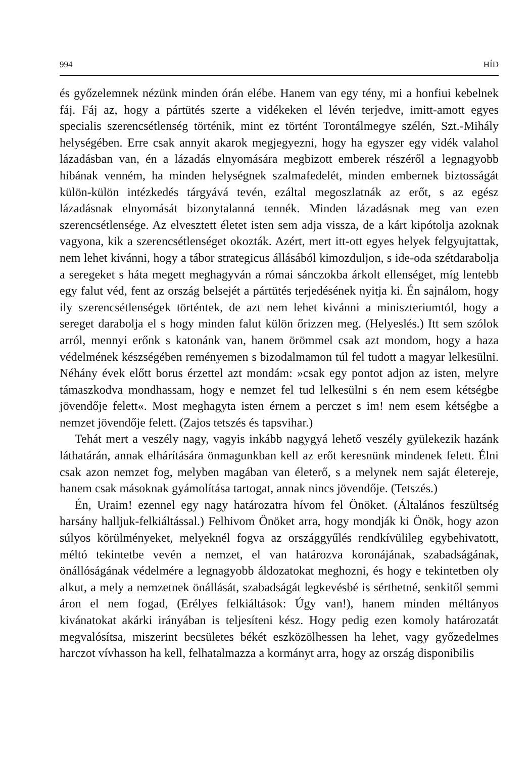994 HÍD
és győzelemnek nézünk minden órán elébe. Hanem van egy tény, mi a honfiui kebelnek fáj. Fáj az, hogy a pártütés szerte a vidékeken el lévén terjedve, imitt-amott egyes specialis szerencsétlenség történik, mint ez történt Torontálmegye szélén, Szt.-Mihály helységében. Erre csak annyit akarok megjegyezni, hogy ha egyszer egy vidék valahol lázadásban van, én a lázadás elnyomására megbizott emberek részéről a legnagyobb hibának venném, ha minden helységnek szalmafedelét, minden embernek biztosságát külön-külön intézkedés tárgyává tevén, ezáltal megoszlatnák az erőt, s az egész lázadásnak elnyomását bizonytalanná tennék. Minden lázadásnak meg van ezen szerencsétlensége. Az elvesztett életet isten sem adja vissza, de a kárt kipótolja azoknak vagyona, kik a szerencsétlenséget okozták. Azért, mert itt-ott egyes helyek felgyujtattak, nem lehet kivánni, hogy a tábor strategicus állásából kimozduljon, s ide-oda szétdarabolja a seregeket s háta megett meghagyván a római sánczokba árkolt ellenséget, míg lentebb egy falut véd, fent az ország belsejét a pártütés terjedésének nyitja ki. Én sajnálom, hogy ily szerencsétlenségek történtek, de azt nem lehet kivánni a miniszteriumtól, hogy a sereget darabolja el s hogy minden falut külön őrizzen meg. (Helyeslés.) Itt sem szólok arról, mennyi erőnk s katonánk van, hanem örömmel csak azt mondom, hogy a haza védelmének készségében reményemen s bizodalmamon túl fel tudott a magyar lelkesülni. Néhány évek előtt borus érzettel azt mondám: »csak egy pontot adjon az isten, melyre támaszkodva mondhassam, hogy e nemzet fel tud lelkesülni s én nem esem kétségbe jövendője felett«. Most meghagyta isten érnem a perczet s im! nem esem kétségbe a nemzet jövendője felett. (Zajos tetszés és tapsvihar.)
Tehát mert a veszély nagy, vagyis inkább nagygyá lehető veszély gyülekezik hazánk láthatárán, annak elhárítására önmagunkban kell az erőt keresnünk mindenek felett. Élni csak azon nemzet fog, melyben magában van életerő, s a melynek nem saját életereje, hanem csak másoknak gyámolítása tartogat, annak nincs jövendője. (Tetszés.)
Én, Uraim! ezennel egy nagy határozatra hívom fel Önöket. (Általános feszültség harsány halljuk-felkiáltással.) Felhivom Önöket arra, hogy mondják ki Önök, hogy azon súlyos körülményeket, melyeknél fogva az országgyűlés rendkívülileg egybehivatott, méltó tekintetbe vevén a nemzet, el van határozva koronájának, szabadságának, önállóságának védelmére a legnagyobb áldozatokat meghozni, és hogy e tekintetben oly alkut, a mely a nemzetnek önállását, szabadságát legkevésbé is sérthetné, senkitől semmi áron el nem fogad, (Erélyes felkiáltások: Úgy van!), hanem minden méltányos kivánatokat akárki irányában is teljesíteni kész. Hogy pedig ezen komoly határozatát megvalósítsa, miszerint becsületes békét eszközölhessen ha lehet, vagy győzedelmes harczot vívhasson ha kell, felhatalmazza a kormányt arra, hogy az ország disponibilis